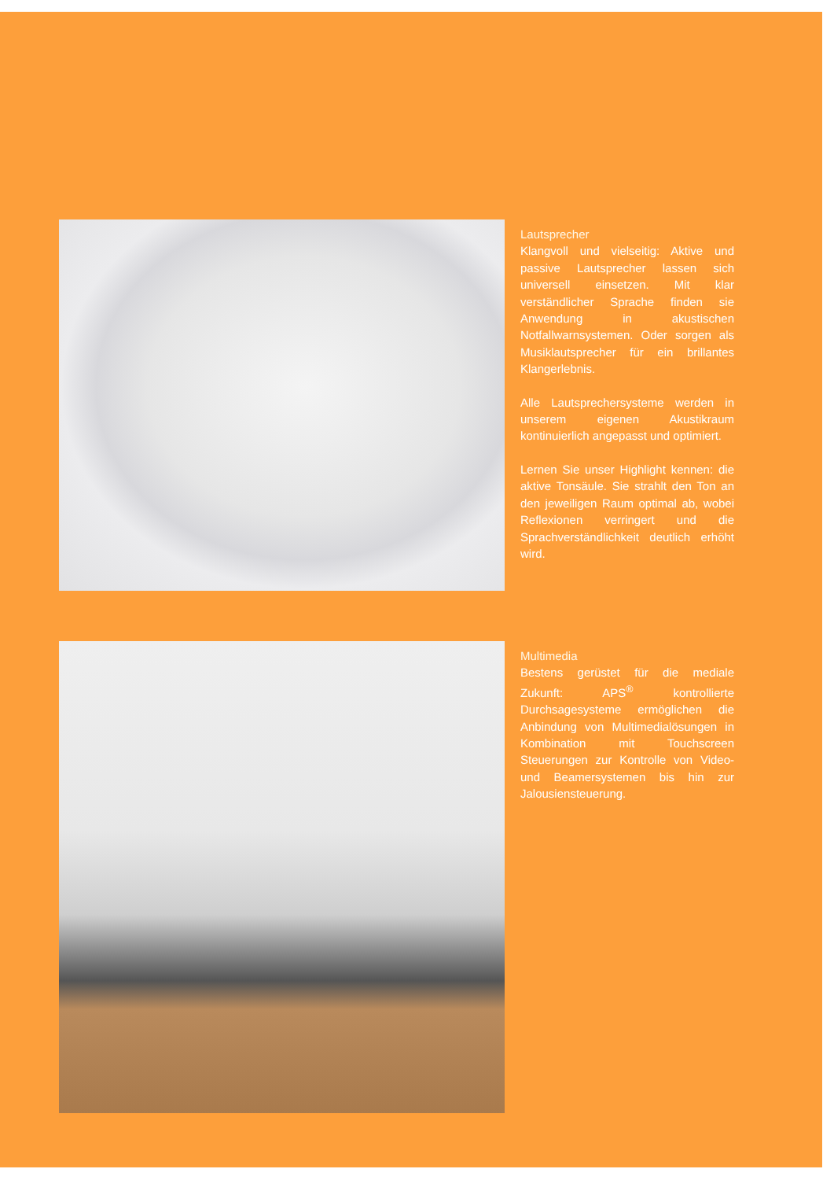Lautsprecher
Klangvoll und vielseitig: Aktive und passive Lautsprecher lassen sich universell einsetzen. Mit klar verständlicher Sprache finden sie Anwendung in akustischen Notfallwarnsystemen. Oder sorgen als Musiklautsprecher für ein brillantes Klangerlebnis.
Alle Lautsprechersysteme werden in unserem eigenen Akustikraum kontinuierlich angepasst und optimiert.
Lernen Sie unser Highlight kennen: die aktive Tonsäule. Sie strahlt den Ton an den jeweiligen Raum optimal ab, wobei Reflexionen verringert und die Sprachverständlichkeit deutlich erhöht wird.
Multimedia
Bestens gerüstet für die mediale Zukunft: APS<sup>®</sup> kontrollierte Durchsagesysteme ermöglichen die Anbindung von Multimedialösungen in Kombination mit Touchscreen Steuerungen zur Kontrolle von Video- und Beamersystemen bis hin zur Jalousiensteuerung.